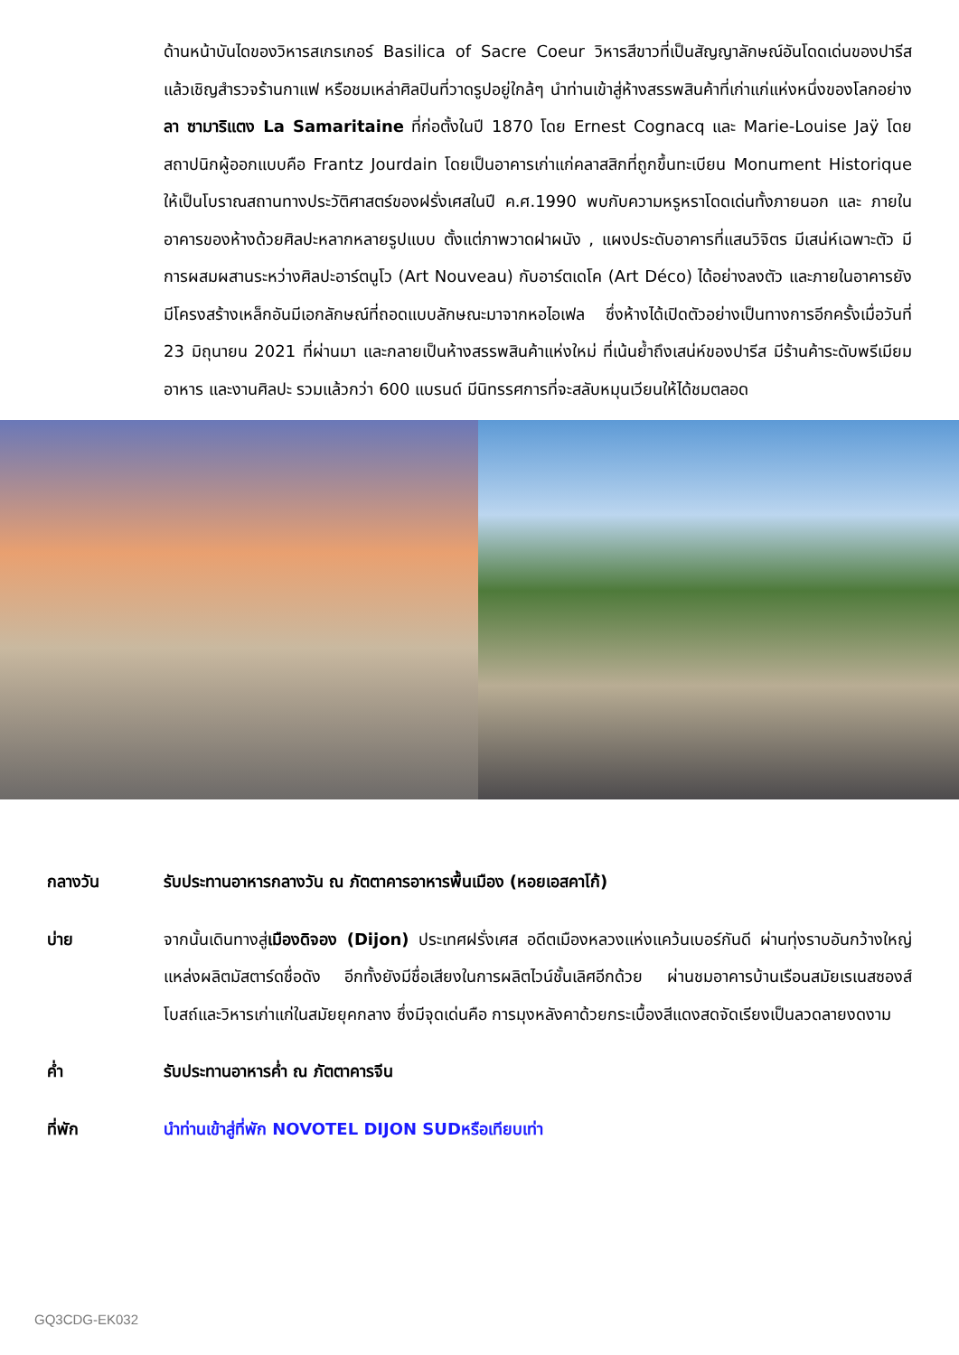ด้านหน้าบันไดของวิหารสเกรเกอร์ Basilica of Sacre Coeur วิหารสีขาวที่เป็นสัญญาลักษณ์อันโดดเด่นของปารีส แล้วเชิญสำรวจร้านกาแฟ หรือชมเหล่าศิลปินที่วาดรูปอยู่ใกล้ๆ นำท่านเข้าสู่ห้างสรรพสินค้าที่เก่าแก่แห่งหนึ่งของโลกอย่าง ลา ซามาริแตง La Samaritaine ที่ก่อตั้งในปี 1870 โดย Ernest Cognacq และ Marie-Louise Jaÿ โดยสถาปนิกผู้ออกแบบคือ Frantz Jourdain โดยเป็นอาคารเก่าแก่คลาสสิกที่ถูกขึ้นทะเบียน Monument Historique ให้เป็นโบราณสถานทางประวัติศาสตร์ของฝรั่งเศสในปี ค.ศ.1990 พบกับความหรูหราโดดเด่นทั้งภายนอก และ ภายในอาคารของห้างด้วยศิลปะหลากหลายรูปแบบ ตั้งแต่ภาพวาดฝาผนัง , แผงประดับอาคารที่แสนวิจิตร มีเสน่ห์เฉพาะตัว มีการผสมผสานระหว่างศิลปะอาร์ตนูโว (Art Nouveau) กับอาร์ตเดโค (Art Déco) ได้อย่างลงตัว และภายในอาคารยังมีโครงสร้างเหล็กอันมีเอกลักษณ์ที่ถอดแบบลักษณะมาจากหอไอเฟล ซึ่งห้างได้เปิดตัวอย่างเป็นทางการอีกครั้งเมื่อวันที่ 23 มิถุนายน 2021 ที่ผ่านมา และกลายเป็นห้างสรรพสินค้าแห่งใหม่ ที่เน้นย้ำถึงเสน่ห์ของปารีส มีร้านค้าระดับพรีเมียม อาหาร และงานศิลปะ รวมแล้วกว่า 600 แบรนด์ มีนิทรรศการที่จะสลับหมุนเวียนให้ได้ชมตลอด
กลางวัน รับประทานอาหารกลางวัน ณ ภัตตาคารอาหารพื้นเมือง (หอยเอสคาโก้)
บ่าย จากนั้นเดินทางสู่เมืองดิจอง (Dijon) ประเทศฝรั่งเศส อดีตเมืองหลวงแห่งแคว้นเบอร์กันดี ผ่านทุ่งราบอันกว้างใหญ่แหล่งผลิตมัสตาร์ดชื่อดัง อีกทั้งยังมีชื่อเสียงในการผลิตไวน์ชั้นเลิศอีกด้วย ผ่านชมอาคารบ้านเรือนสมัยเรเนสซองส์ โบสถ์และวิหารเก่าแก่ในสมัยยุคกลาง ซึ่งมีจุดเด่นคือ การมุงหลังคาด้วยกระเบื้องสีแดงสดจัดเรียงเป็นลวดลายงดงาม
ค่ำ รับประทานอาหารค่ำ ณ ภัตตาคารจีน
ที่พัก นำท่านเข้าสู่ที่พัก NOVOTEL DIJON SUDหรือเทียบเท่า
GQ3CDG-EK032